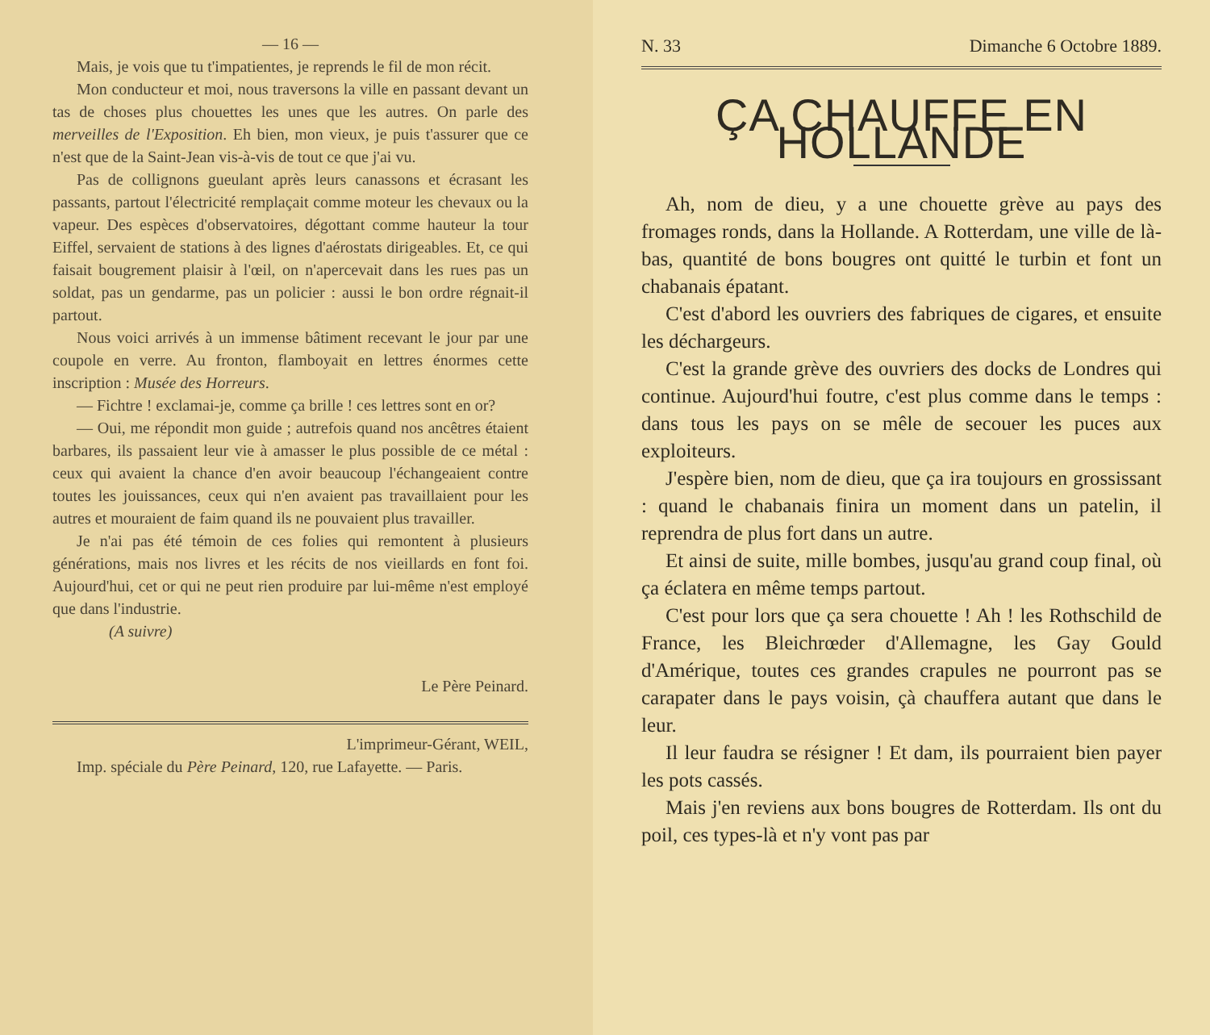— 16 —
Mais, je vois que tu t'impatientes, je reprends le fil de mon récit.
Mon conducteur et moi, nous traversons la ville en passant devant un tas de choses plus chouettes les unes que les autres. On parle des merveilles de l'Exposition. Eh bien, mon vieux, je puis t'assurer que ce n'est que de la Saint-Jean vis-à-vis de tout ce que j'ai vu.
Pas de collignons gueulant après leurs canassons et écrasant les passants, partout l'électricité remplaçait comme moteur les chevaux ou la vapeur. Des espèces d'observatoires, dégottant comme hauteur la tour Eiffel, servaient de stations à des lignes d'aérostats dirigeables. Et, ce qui faisait bougrement plaisir à l'œil, on n'apercevait dans les rues pas un soldat, pas un gendarme, pas un policier : aussi le bon ordre régnait-il partout.
Nous voici arrivés à un immense bâtiment recevant le jour par une coupole en verre. Au fronton, flamboyait en lettres énormes cette inscription : Musée des Horreurs.
— Fichtre ! exclamai-je, comme ça brille ! ces lettres sont en or?
— Oui, me répondit mon guide ; autrefois quand nos ancêtres étaient barbares, ils passaient leur vie à amasser le plus possible de ce métal : ceux qui avaient la chance d'en avoir beaucoup l'échangeaient contre toutes les jouissances, ceux qui n'en avaient pas travaillaient pour les autres et mouraient de faim quand ils ne pouvaient plus travailler.
Je n'ai pas été témoin de ces folies qui remontent à plusieurs générations, mais nos livres et les récits de nos vieillards en font foi. Aujourd'hui, cet or qui ne peut rien produire par lui-même n'est employé que dans l'industrie.
(A suivre)
Le Père Peinard.
L'imprimeur-Gérant, WEIL,
Imp. spéciale du Père Peinard, 120, rue Lafayette. — Paris.
N. 33 Dimanche 6 Octobre 1889.
ÇA CHAUFFE EN HOLLANDE
Ah, nom de dieu, y a une chouette grève au pays des fromages ronds, dans la Hollande. A Rotterdam, une ville de là-bas, quantité de bons bougres ont quitté le turbin et font un chabanais épatant.
C'est d'abord les ouvriers des fabriques de cigares, et ensuite les déchargeurs.
C'est la grande grève des ouvriers des docks de Londres qui continue. Aujourd'hui foutre, c'est plus comme dans le temps : dans tous les pays on se mêle de secouer les puces aux exploiteurs.
J'espère bien, nom de dieu, que ça ira toujours en grossissant : quand le chabanais finira un moment dans un patelin, il reprendra de plus fort dans un autre.
Et ainsi de suite, mille bombes, jusqu'au grand coup final, où ça éclatera en même temps partout.
C'est pour lors que ça sera chouette ! Ah ! les Rothschild de France, les Bleichrœder d'Allemagne, les Gay Gould d'Amérique, toutes ces grandes crapules ne pourront pas se carapater dans le pays voisin, çà chauffera autant que dans le leur.
Il leur faudra se résigner ! Et dam, ils pourraient bien payer les pots cassés.
Mais j'en reviens aux bons bougres de Rotterdam. Ils ont du poil, ces types-là et n'y vont pas par